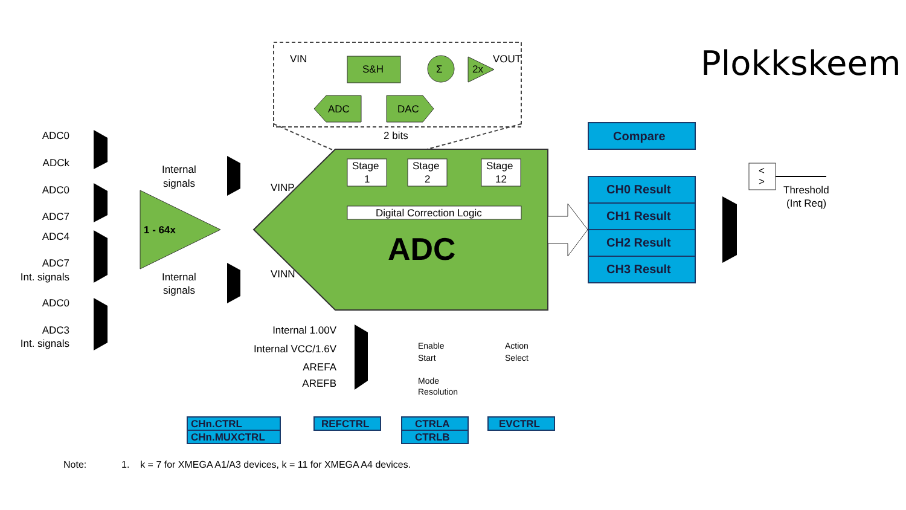Plokkskeem
VIN
S&H
Σ
2x
VOUT
ADC
DAC
2 bits
Stage
1
Stage
2
Stage
12
Digital Correction Logic
ADC
VINP
VINN
1 - 64x
ADC0
ADCk
ADC0
ADC7
ADC4
ADC7
Int. signals
ADC0
ADC3
Int. signals
Internal 1.00V
Internal VCC/1.6V
AREFA
AREFB
Internal
signals
Internal
signals
Enable
Start
Mode
Resolution
Action
Select
Compare
CH0 Result
CH1 Result
CH2 Result
CH3 Result
CHn.CTRL
CHn.MUXCTRL
REFCTRL
CTRLA
CTRLB
EVCTRL
<
>
Threshold
(Int Req)
Note: 1. k = 7 for XMEGA A1/A3 devices, k = 11 for XMEGA A4 devices.